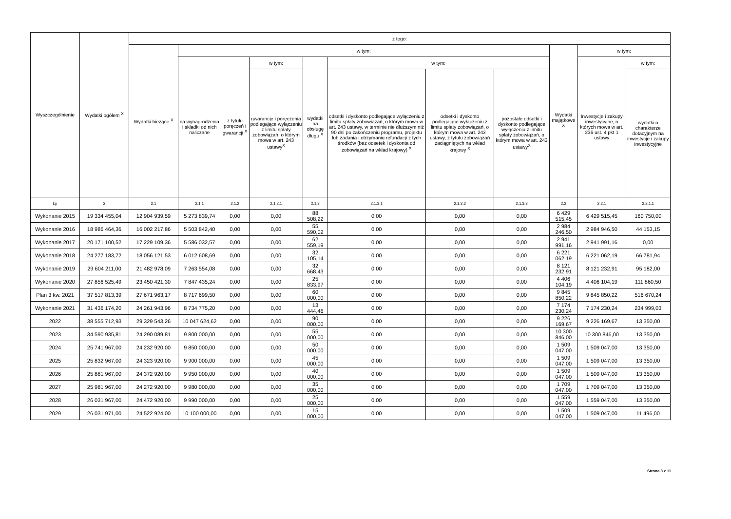| Wyszczególnienie | Wydatki ogółem <sup>X</sup> | z tego: | | | | | | | | | | |
| --- | --- | --- | --- | --- | --- | --- | --- | --- | --- | --- | --- | --- |
| | | Wydatki bieżące <sup>X</sup> | w tym: | | | | | | | Wydatki majątkowe <sup>X</sup> | w tym: | |
| | | | na wynagrodzenia i składki od nich naliczane | z tytułu poręczeń i gwarancji <sup>X</sup> | w tym: | wydatki na obsługę długu <sup>X</sup> | w tym: | | | | Inwestycje i zakupy inwestycyjne, o których mowa w art. 236 ust. 4 pkt 1 ustawy | w tym: |
| | | | | | gwarancje i poręczenia podlegające wyłączeniu z limitu spłaty zobowiązań, o którym mowa w art. 243 ustawy<sup>X</sup> | | odsetki i dyskonto podlegające wyłączeniu z limitu spłaty zobowiązań, o którym mowa w art. 243 ustawy, w terminie nie dłuższym niż 90 dni po zakończeniu programu, projektu lub zadania i otrzymaniu refundacji z tych środków (bez odsetek i dyskonta od zobowiązań na wkład krajowy) <sup>X</sup> | odsetki i dyskonto podlegające wyłączeniu z limitu spłaty zobowiązań, o którym mowa w art. 243 ustawy, z tytułu zobowiązań zaciągniętych na wkład krajowy <sup>X</sup> | pozostałe odsetki i dyskonto podlegające wyłączeniu z limitu spłaty zobowiązań, o którym mowa w art. 243 ustawy<sup>X</sup> | | | wydatki o charakterze dotacyjnym na inwestycje i zakupy inwestycyjne |
| Lp | 2 | 2.1 | 2.1.1 | 2.1.2 | 2.1.2.1 | 2.1.3 | 2.1.3.1 | 2.1.3.2 | 2.1.3.3 | 2.2 | 2.2.1 | 2.2.1.1 |
| Wykonanie 2015 | 19 334 455,04 | 12 904 939,59 | 5 273 839,74 | 0,00 | 0,00 | 88 508,22 | 0,00 | 0,00 | 0,00 | 6 429 515,45 | 6 429 515,45 | 160 750,00 |
| Wykonanie 2016 | 18 986 464,36 | 16 002 217,86 | 5 503 842,40 | 0,00 | 0,00 | 55 590,02 | 0,00 | 0,00 | 0,00 | 2 984 246,50 | 2 984 946,50 | 44 153,15 |
| Wykonanie 2017 | 20 171 100,52 | 17 229 109,36 | 5 586 032,57 | 0,00 | 0,00 | 62 559,19 | 0,00 | 0,00 | 0,00 | 2 941 991,16 | 2 941 991,16 | 0,00 |
| Wykonanie 2018 | 24 277 183,72 | 18 056 121,53 | 6 012 608,69 | 0,00 | 0,00 | 32 105,14 | 0,00 | 0,00 | 0,00 | 6 221 062,19 | 6 221 062,19 | 66 781,94 |
| Wykonanie 2019 | 29 604 211,00 | 21 482 978,09 | 7 263 554,08 | 0,00 | 0,00 | 32 668,43 | 0,00 | 0,00 | 0,00 | 8 121 232,91 | 8 121 232,91 | 95 182,00 |
| Wykonanie 2020 | 27 856 525,49 | 23 450 421,30 | 7 847 435,24 | 0,00 | 0,00 | 25 833,97 | 0,00 | 0,00 | 0,00 | 4 406 104,19 | 4 406 104,19 | 111 860,50 |
| Plan 3 kw. 2021 | 37 517 813,39 | 27 671 963,17 | 8 717 699,50 | 0,00 | 0,00 | 60 000,00 | 0,00 | 0,00 | 0,00 | 9 845 850,22 | 9 845 850,22 | 516 670,24 |
| Wykonanie 2021 | 31 436 174,20 | 24 261 943,96 | 8 734 775,20 | 0,00 | 0,00 | 13 444,46 | 0,00 | 0,00 | 0,00 | 7 174 230,24 | 7 174 230,24 | 234 999,03 |
| 2022 | 38 555 712,93 | 29 329 543,26 | 10 047 624,62 | 0,00 | 0,00 | 90 000,00 | 0,00 | 0,00 | 0,00 | 9 226 169,67 | 9 226 169,67 | 13 350,00 |
| 2023 | 34 590 935,81 | 24 290 089,81 | 9 800 000,00 | 0,00 | 0,00 | 55 000,00 | 0,00 | 0,00 | 0,00 | 10 300 846,00 | 10 300 846,00 | 13 350,00 |
| 2024 | 25 741 967,00 | 24 232 920,00 | 9 850 000,00 | 0,00 | 0,00 | 50 000,00 | 0,00 | 0,00 | 0,00 | 1 509 047,00 | 1 509 047,00 | 13 350,00 |
| 2025 | 25 832 967,00 | 24 323 920,00 | 9 900 000,00 | 0,00 | 0,00 | 45 000,00 | 0,00 | 0,00 | 0,00 | 1 509 047,00 | 1 509 047,00 | 13 350,00 |
| 2026 | 25 881 967,00 | 24 372 920,00 | 9 950 000,00 | 0,00 | 0,00 | 40 000,00 | 0,00 | 0,00 | 0,00 | 1 509 047,00 | 1 509 047,00 | 13 350,00 |
| 2027 | 25 981 967,00 | 24 272 920,00 | 9 980 000,00 | 0,00 | 0,00 | 35 000,00 | 0,00 | 0,00 | 0,00 | 1 709 047,00 | 1 709 047,00 | 13 350,00 |
| 2028 | 26 031 967,00 | 24 472 920,00 | 9 990 000,00 | 0,00 | 0,00 | 25 000,00 | 0,00 | 0,00 | 0,00 | 1 559 047,00 | 1 559 047,00 | 13 350,00 |
| 2029 | 26 031 971,00 | 24 522 924,00 | 10 100 000,00 | 0,00 | 0,00 | 15 000,00 | 0,00 | 0,00 | 0,00 | 1 509 047,00 | 1 509 047,00 | 11 496,00 |
Strona 3 z 11